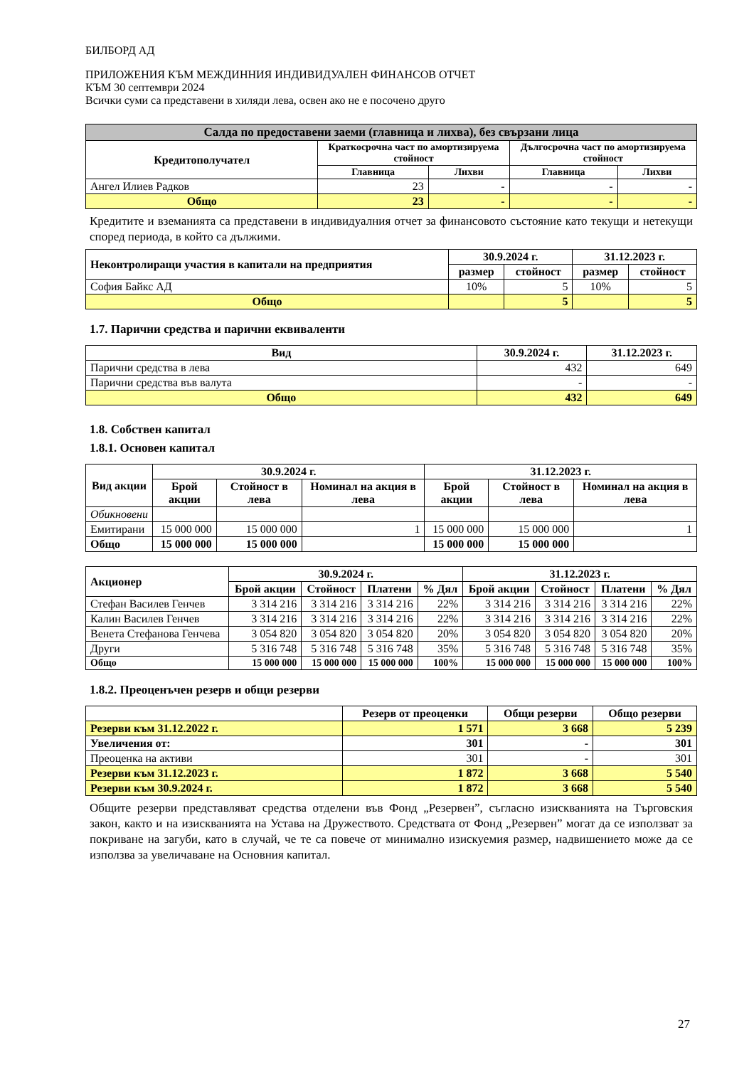БИЛБОРД АД
ПРИЛОЖЕНИЯ КЪМ МЕЖДИННИЯ ИНДИВИДУАЛЕН ФИНАНСОВ ОТЧЕТ
КЪМ 30 септември 2024
Всички суми са представени в хиляди лева, освен ако не е посочено друго
| Салда по предоставени заеми (главница и лихва), без свързани лица | | | | |
| --- | --- | --- | --- | --- |
| Кредитополучател | Краткосрочна част по амортизируема стойност | | Дългосрочна част по амортизируема стойност | |
| | Главница | Лихви | Главница | Лихви |
| Ангел Илиев Радков | 23 | - | - | - |
| Общо | 23 | - | - | - |
Кредитите и вземанията са представени в индивидуалния отчет за финансовото състояние като текущи и нетекущи според периода, в който са дължими.
| Неконтролиращи участия в капитали на предприятия | 30.9.2024 г. | | 31.12.2023 г. | |
| --- | --- | --- | --- | --- |
| | размер | стойност | размер | стойност |
| София Байкс АД | 10% | 5 | 10% | 5 |
| Общо | | 5 | | 5 |
1.7. Парични средства и парични еквиваленти
| Вид | 30.9.2024 г. | 31.12.2023 г. |
| --- | --- | --- |
| Парични средства в лева | 432 | 649 |
| Парични средства във валута | - | - |
| Общо | 432 | 649 |
1.8. Собствен капитал
1.8.1. Основен капитал
| Вид акции | 30.9.2024 г. | | | 31.12.2023 г. | | |
| --- | --- | --- | --- | --- | --- | --- |
| | Брой акции | Стойност в лева | Номинал на акция в лева | Брой акции | Стойност в лева | Номинал на акция в лева |
| Обикновени | | | | | | |
| Емитирани | 15 000 000 | 15 000 000 | 1 | 15 000 000 | 15 000 000 | 1 |
| Общо | 15 000 000 | 15 000 000 | | 15 000 000 | 15 000 000 | |
| Акционер | 30.9.2024 г. | | | | 31.12.2023 г. | | | |
| --- | --- | --- | --- | --- | --- | --- | --- | --- |
| | Брой акции | Стойност | Платени | % Дял | Брой акции | Стойност | Платени | % Дял |
| Стефан Василев Генчев | 3 314 216 | 3 314 216 | 3 314 216 | 22% | 3 314 216 | 3 314 216 | 3 314 216 | 22% |
| Калин Василев Генчев | 3 314 216 | 3 314 216 | 3 314 216 | 22% | 3 314 216 | 3 314 216 | 3 314 216 | 22% |
| Венета Стефанова Генчева | 3 054 820 | 3 054 820 | 3 054 820 | 20% | 3 054 820 | 3 054 820 | 3 054 820 | 20% |
| Други | 5 316 748 | 5 316 748 | 5 316 748 | 35% | 5 316 748 | 5 316 748 | 5 316 748 | 35% |
| Общо | 15 000 000 | 15 000 000 | 15 000 000 | 100% | 15 000 000 | 15 000 000 | 15 000 000 | 100% |
1.8.2. Преоценъчен резерв и общи резерви
| | Резерв от преоценки | Общи резерви | Общо резерви |
| --- | --- | --- | --- |
| Резерви към 31.12.2022 г. | 1 571 | 3 668 | 5 239 |
| Увеличения от: | 301 | - | 301 |
| Преоценка на активи | 301 | - | 301 |
| Резерви към 31.12.2023 г. | 1 872 | 3 668 | 5 540 |
| Резерви към 30.9.2024 г. | 1 872 | 3 668 | 5 540 |
Общите резерви представляват средства отделени във Фонд „Резервен”, съгласно изискванията на Търговския закон, както и на изискванията на Устава на Дружеството. Средствата от Фонд „Резервен” могат да се използват за покриване на загуби, като в случай, че те са повече от минимално изискуемия размер, надвишението може да се използва за увеличаване на Основния капитал.
27